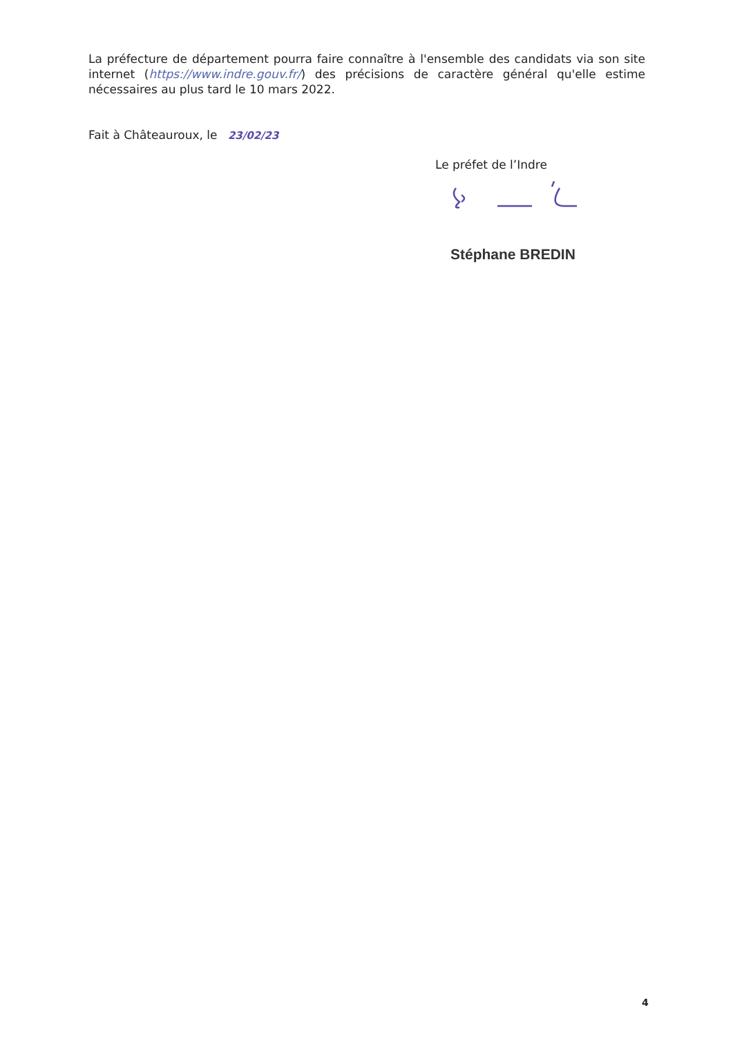La préfecture de département pourra faire connaître à l'ensemble des candidats via son site internet (https://www.indre.gouv.fr/) des précisions de caractère général qu'elle estime nécessaires au plus tard le 10 mars 2022.
Fait à Châteauroux, le 23/02/23
Le préfet de l’Indre
Stéphane BREDIN
4